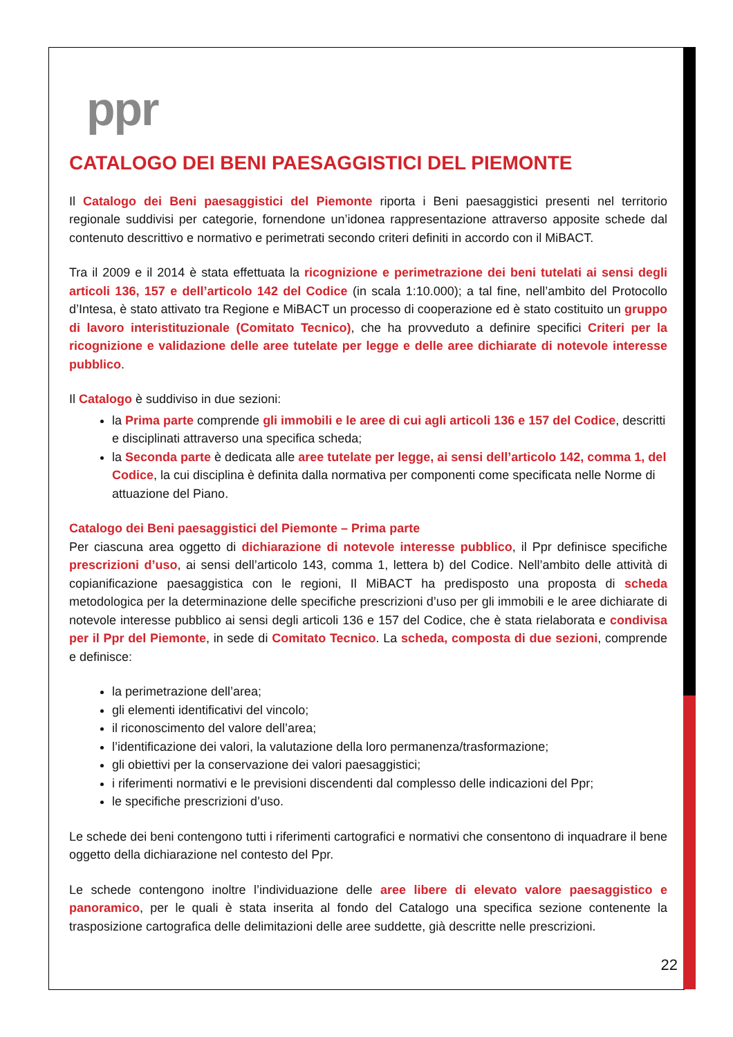ppr
CATALOGO DEI BENI PAESAGGISTICI DEL PIEMONTE
Il Catalogo dei Beni paesaggistici del Piemonte riporta i Beni paesaggistici presenti nel territorio regionale suddivisi per categorie, fornendone un’idonea rappresentazione attraverso apposite schede dal contenuto descrittivo e normativo e perimetrati secondo criteri definiti in accordo con il MiBACT.
Tra il 2009 e il 2014 è stata effettuata la ricognizione e perimetrazione dei beni tutelati ai sensi degli articoli 136, 157 e dell’articolo 142 del Codice (in scala 1:10.000); a tal fine, nell’ambito del Protocollo d’Intesa, è stato attivato tra Regione e MiBACT un processo di cooperazione ed è stato costituito un gruppo di lavoro interistituzionale (Comitato Tecnico), che ha provveduto a definire specifici Criteri per la ricognizione e validazione delle aree tutelate per legge e delle aree dichiarate di notevole interesse pubblico.
Il Catalogo è suddiviso in due sezioni:
la Prima parte comprende gli immobili e le aree di cui agli articoli 136 e 157 del Codice, descritti e disciplinati attraverso una specifica scheda;
la Seconda parte è dedicata alle aree tutelate per legge, ai sensi dell’articolo 142, comma 1, del Codice, la cui disciplina è definita dalla normativa per componenti come specificata nelle Norme di attuazione del Piano.
Catalogo dei Beni paesaggistici del Piemonte – Prima parte
Per ciascuna area oggetto di dichiarazione di notevole interesse pubblico, il Ppr definisce specifiche prescrizioni d’uso, ai sensi dell’articolo 143, comma 1, lettera b) del Codice. Nell’ambito delle attività di copianificazione paesaggistica con le regioni, Il MiBACT ha predisposto una proposta di scheda metodologica per la determinazione delle specifiche prescrizioni d’uso per gli immobili e le aree dichiarate di notevole interesse pubblico ai sensi degli articoli 136 e 157 del Codice, che è stata rielaborata e condivisa per il Ppr del Piemonte, in sede di Comitato Tecnico. La scheda, composta di due sezioni, comprende e definisce:
la perimetrazione dell’area;
gli elementi identificativi del vincolo;
il riconoscimento del valore dell’area;
l’identificazione dei valori, la valutazione della loro permanenza/trasformazione;
gli obiettivi per la conservazione dei valori paesaggistici;
i riferimenti normativi e le previsioni discendenti dal complesso delle indicazioni del Ppr;
le specifiche prescrizioni d’uso.
Le schede dei beni contengono tutti i riferimenti cartografici e normativi che consentono di inquadrare il bene oggetto della dichiarazione nel contesto del Ppr.
Le schede contengono inoltre l’individuazione delle aree libere di elevato valore paesaggistico e panoramico, per le quali è stata inserita al fondo del Catalogo una specifica sezione contenente la trasposizione cartografica delle delimitazioni delle aree suddette, già descritte nelle prescrizioni.
22